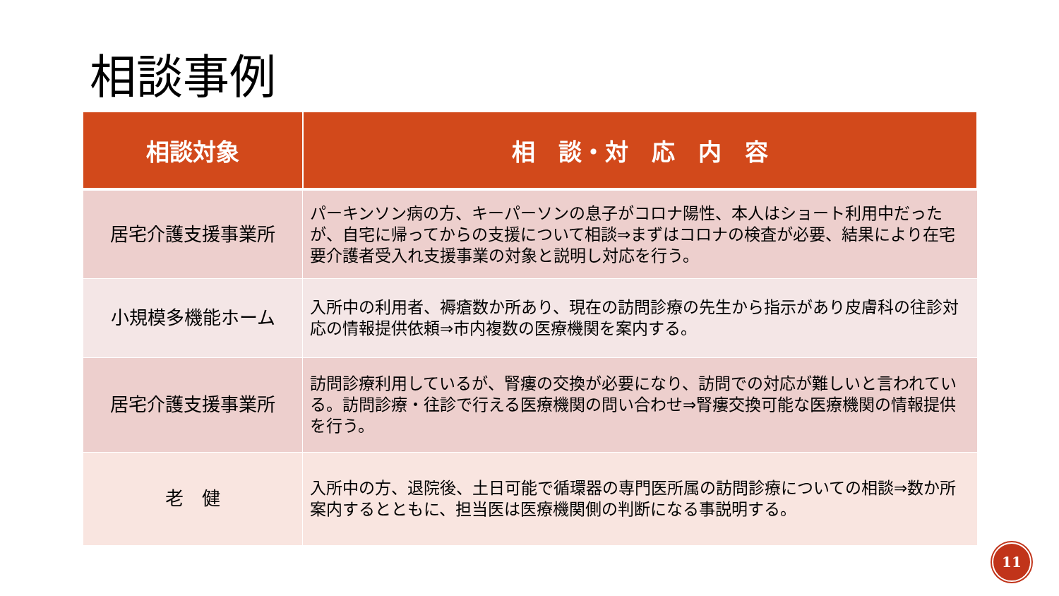相談事例
| 相談対象 | 相 談・対 応 内 容 |
| --- | --- |
| 居宅介護支援事業所 | パーキンソン病の方、キーパーソンの息子がコロナ陽性、本人はショート利用中だったが、自宅に帰ってからの支援について相談⇒まずはコロナの検査が必要、結果により在宅要介護者受入れ支援事業の対象と説明し対応を行う。 |
| 小規模多機能ホーム | 入所中の利用者、褥瘡数か所あり、現在の訪問診療の先生から指示があり皮膚科の往診対応の情報提供依頼⇒市内複数の医療機関を案内する。 |
| 居宅介護支援事業所 | 訪問診療利用しているが、腎瘻の交換が必要になり、訪問での対応が難しいと言われている。訪問診療・往診で行える医療機関の問い合わせ⇒腎瘻交換可能な医療機関の情報提供を行う。 |
| 老 健 | 入所中の方、退院後、土日可能で循環器の専門医所属の訪問診療についての相談⇒数か所案内するとともに、担当医は医療機関側の判断になる事説明する。 |
11